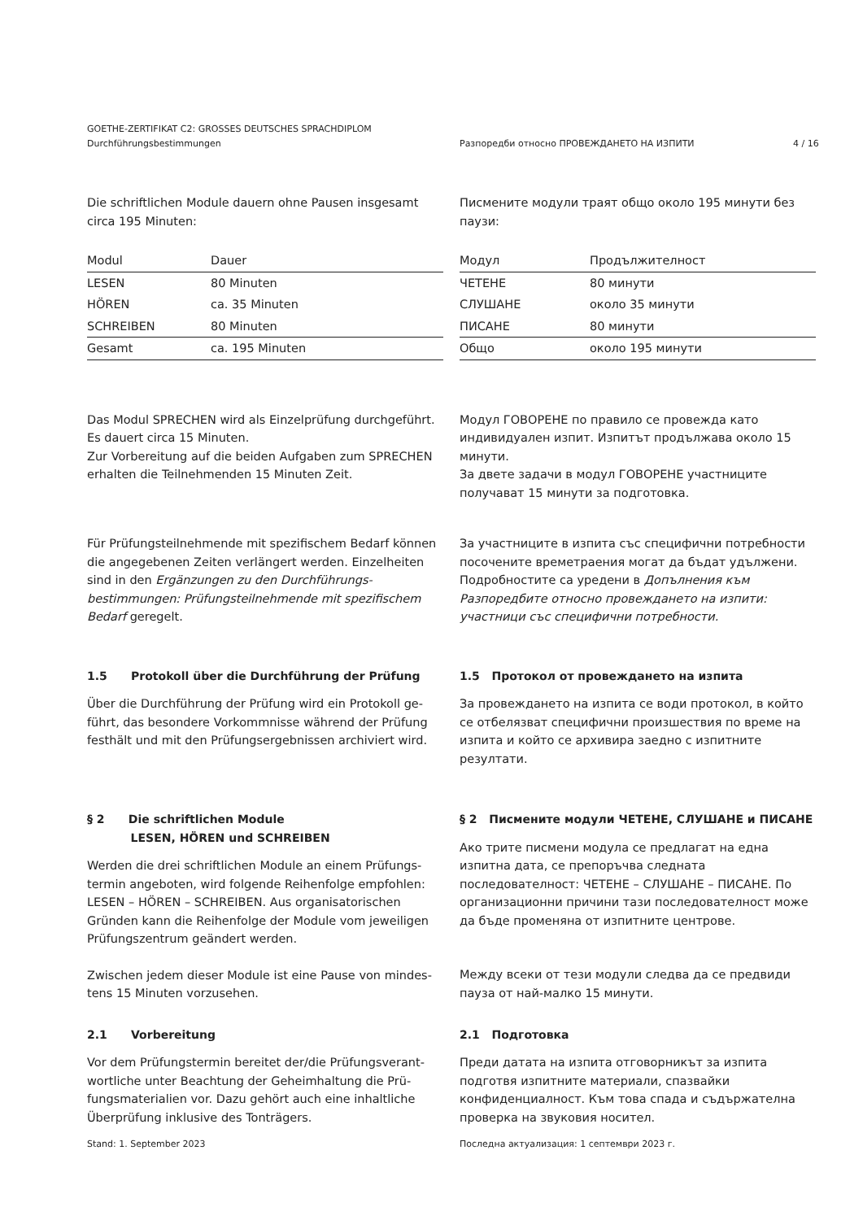GOETHE-ZERTIFIKAT C2: GROSSES DEUTSCHES SPRACHDIPLOM
Durchführungsbestimmungen Разпоредби относно ПРОВЕЖДАНЕТО НА ИЗПИТИ 4 / 16
Die schriftlichen Module dauern ohne Pausen insgesamt circa 195 Minuten:
Писмените модули траят общо около 195 минути без паузи:
| Modul | Dauer |
| --- | --- |
| LESEN | 80 Minuten |
| HÖREN | ca. 35 Minuten |
| SCHREIBEN | 80 Minuten |
| Gesamt | ca. 195 Minuten |
| Модул | Продължителност |
| --- | --- |
| ЧЕТЕНЕ | 80 минути |
| СЛУШАНЕ | около 35 минути |
| ПИСАНЕ | 80 минути |
| Общо | около 195 минути |
Das Modul SPRECHEN wird als Einzelprüfung durchgeführt. Es dauert circa 15 Minuten.
Zur Vorbereitung auf die beiden Aufgaben zum SPRECHEN erhalten die Teilnehmenden 15 Minuten Zeit.
Модул ГОВОРЕНЕ по правило се провежда като индивидуален изпит. Изпитът продължава около 15 минути.
За двете задачи в модул ГОВОРЕНЕ участниците получават 15 минути за подготовка.
Für Prüfungsteilnehmende mit spezifischem Bedarf können die angegebenen Zeiten verlängert werden. Einzelheiten sind in den Ergänzungen zu den Durchführungs-bestimmungen: Prüfungsteilnehmende mit spezifischem Bedarf geregelt.
За участниците в изпита със специфични потребности посочените времетраения могат да бъдат удължени. Подробностите са уредени в Допълнения към Разпоредбите относно провеждането на изпити: участници със специфични потребности.
1.5 Protokoll über die Durchführung der Prüfung
Über die Durchführung der Prüfung wird ein Protokoll ge-führt, das besondere Vorkommnisse während der Prüfung festhält und mit den Prüfungsergebnissen archiviert wird.
1.5 Протокол от провеждането на изпита
За провеждането на изпита се води протокол, в който се отбелязват специфични произшествия по време на изпита и който се архивира заедно с изпитните резултати.
§ 2 Die schriftlichen Module
LESEN, HÖREN und SCHREIBEN
Werden die drei schriftlichen Module an einem Prüfungs-termin angeboten, wird folgende Reihenfolge empfohlen: LESEN – HÖREN – SCHREIBEN. Aus organisatorischen Gründen kann die Reihenfolge der Module vom jeweiligen Prüfungszentrum geändert werden.
Zwischen jedem dieser Module ist eine Pause von mindes-tens 15 Minuten vorzusehen.
§ 2 Писмените модули ЧЕТЕНЕ, СЛУШАНЕ и ПИСАНЕ
Ако трите писмени модула се предлагат на една изпитна дата, се препоръчва следната последователност: ЧЕТЕНЕ – СЛУШАНЕ – ПИСАНЕ. По организационни причини тази последователност може да бъде променяна от изпитните центрове.
Между всеки от тези модули следва да се предвиди пауза от най-малко 15 минути.
2.1 Vorbereitung
Vor dem Prüfungstermin bereitet der/die Prüfungsverant-wortliche unter Beachtung der Geheimhaltung die Prü-fungsmaterialien vor. Dazu gehört auch eine inhaltliche Überprüfung inklusive des Tonträgers.
2.1 Подготовка
Преди датата на изпита отговорникът за изпита подготвя изпитните материали, спазвайки конфиденциалност. Към това спада и съдържателна проверка на звуковия носител.
Stand: 1. September 2023 Последна актуализация: 1 септември 2023 г.